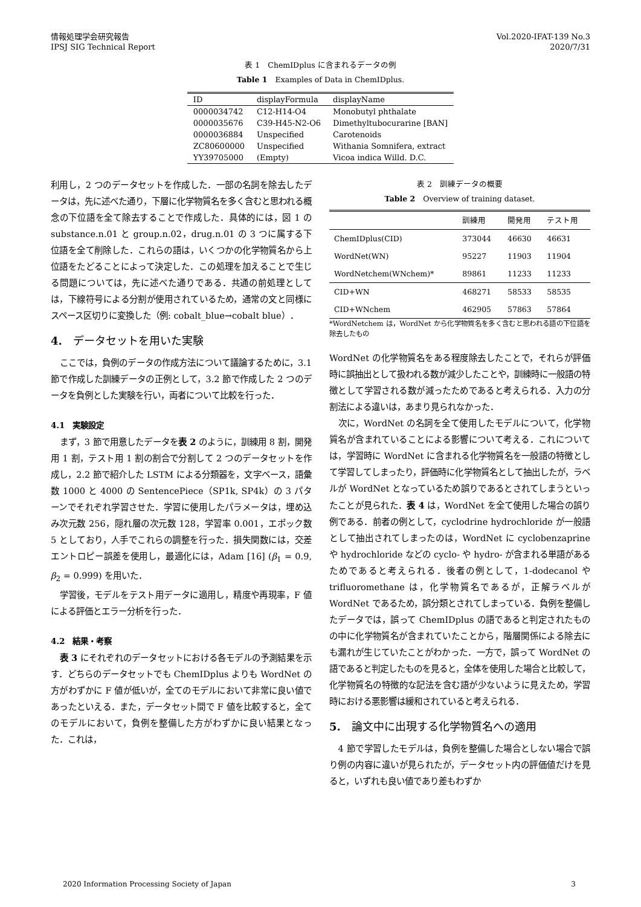情報処理学会研究報告
IPSJ SIG Technical Report
Vol.2020-IFAT-139 No.3
2020/7/31
表 1　ChemIDplus に含まれるデータの例
Table 1　Examples of Data in ChemIDplus.
| ID | displayFormula | displayName |
| --- | --- | --- |
| 0000034742 | C12-H14-O4 | Monobutyl phthalate |
| 0000035676 | C39-H45-N2-O6 | Dimethyltubocurarine [BAN] |
| 0000036884 | Unspecified | Carotenoids |
| ZC80600000 | Unspecified | Withania Somnifera, extract |
| YY39705000 | (Empty) | Vicoa indica Willd. D.C. |
利用し，2 つのデータセットを作成した．一部の名詞を除去したデータは，先に述べた通り，下層に化学物質名を多く含むと思われる概念の下位語を全て除去することで作成した．具体的には，図 1 の substance.n.01 と group.n.02，drug.n.01 の 3 つに属する下位語を全て削除した．これらの語は，いくつかの化学物質名から上位語をたどることによって決定した．この処理を加えることで生じる問題については，先に述べた通りである．共通の前処理としては，下線符号による分割が使用されているため，通常の文と同様にスペース区切りに変換した（例: cobalt_blue→cobalt blue）．
4.　データセットを用いた実験
ここでは，負例のデータの作成方法について議論するために，3.1 節で作成した訓練データの正例として，3.2 節で作成した 2 つのデータを負例とした実験を行い，両者について比較を行った．
4.1　実験設定
まず，3 節で用意したデータを表 2 のように，訓練用 8 割，開発用 1 割，テスト用 1 割の割合で分割して 2 つのデータセットを作成し，2.2 節で紹介した LSTM による分類器を，文字ベース，語彙数 1000 と 4000 の SentencePiece（SP1k, SP4k）の 3 パターンでそれぞれ学習させた．学習に使用したパラメータは，埋め込み次元数 256，隠れ層の次元数 128，学習率 0.001，エポック数 5 としており，人手でこれらの調整を行った．損失関数には，交差エントロピー誤差を使用し，最適化には，Adam [16] (β<sub>1</sub> = 0.9, β<sub>2</sub> = 0.999) を用いた．
学習後，モデルをテスト用データに適用し，精度や再現率，F 値による評価とエラー分析を行った．
4.2　結果・考察
表 3 にそれぞれのデータセットにおける各モデルの予測結果を示す．どちらのデータセットでも ChemIDplus よりも WordNet の方がわずかに F 値が低いが，全てのモデルにおいて非常に良い値であったといえる．また，データセット間で F 値を比較すると，全てのモデルにおいて，負例を整備した方がわずかに良い結果となった．これは，
表 2　訓練データの概要
Table 2　Overview of training dataset.
| | 訓練用 | 開発用 | テスト用 |
| --- | --- | --- | --- |
| ChemIDplus(CID) | 373044 | 46630 | 46631 |
| WordNet(WN) | 95227 | 11903 | 11904 |
| WordNetchem(WNchem)* | 89861 | 11233 | 11233 |
| CID+WN | 468271 | 58533 | 58535 |
| CID+WNchem | 462905 | 57863 | 57864 |
*WordNetchem は，WordNet から化学物質名を多く含むと思われる語の下位語を除去したもの
WordNet の化学物質名をある程度除去したことで，それらが評価時に誤抽出として扱われる数が減少したことや，訓練時に一般語の特徴として学習される数が減ったためであると考えられる．入力の分割法による違いは，あまり見られなかった．
次に，WordNet の名詞を全て使用したモデルについて，化学物質名が含まれていることによる影響について考える．これについては，学習時に WordNet に含まれる化学物質名を一般語の特徴として学習してしまったり，評価時に化学物質名として抽出したが，ラベルが WordNet となっているため誤りであるとされてしまうといったことが見られた．表 4 は，WordNet を全て使用した場合の誤り例である．前者の例として，cyclodrine hydrochloride が一般語として抽出されてしまったのは，WordNet に cyclobenzaprine や hydrochloride などの cyclo- や hydro- が含まれる単語があるためであると考えられる．後者の例として，1-dodecanol や trifluoromethane は，化学物質名であるが，正解ラベルが WordNet であるため，誤分類とされてしまっている．負例を整備したデータでは，誤って ChemIDplus の語であると判定されたものの中に化学物質名が含まれていたことから，階層関係による除去にも漏れが生じていたことがわかった．一方で，誤って WordNet の語であると判定したものを見ると，全体を使用した場合と比較して，化学物質名の特徴的な記法を含む語が少ないように見えため，学習時における悪影響は緩和されていると考えられる．
5.　論文中に出現する化学物質名への適用
4 節で学習したモデルは，負例を整備した場合としない場合で誤り例の内容に違いが見られたが，データセット内の評価値だけを見ると，いずれも良い値であり差もわずか
2020 Information Processing Society of Japan 3